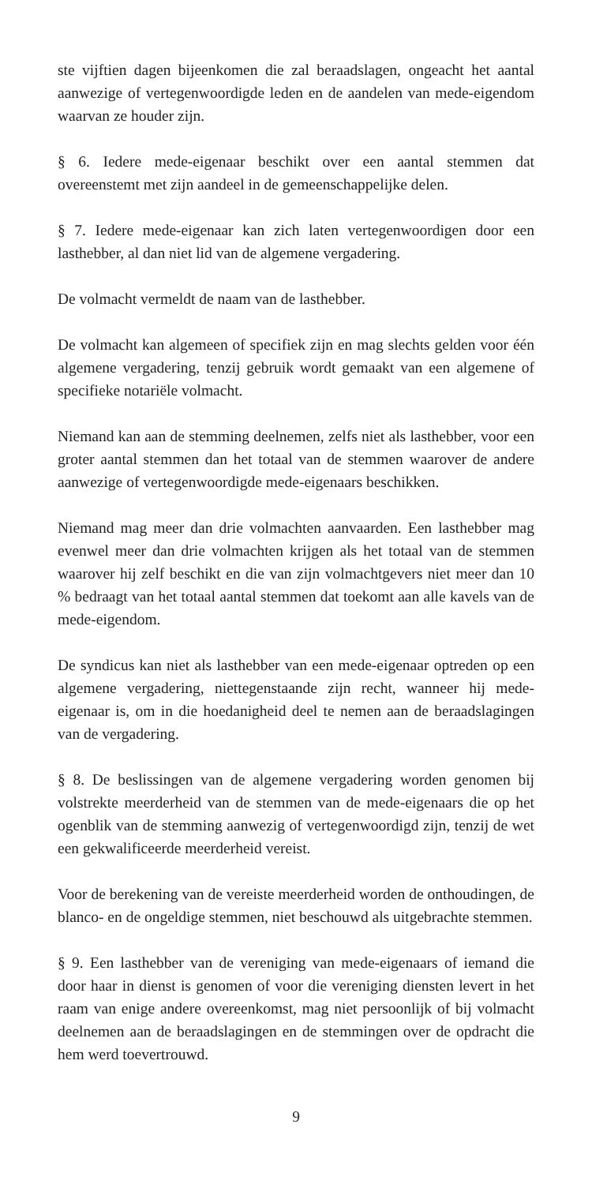ste vijftien dagen bijeenkomen die zal beraadslagen, ongeacht het aantal aanwezige of vertegenwoordigde leden en de aandelen van mede-eigendom waarvan ze houder zijn.
§ 6. Iedere mede-eigenaar beschikt over een aantal stemmen dat overeenstemt met zijn aandeel in de gemeenschappelijke delen.
§ 7. Iedere mede-eigenaar kan zich laten vertegenwoordigen door een lasthebber, al dan niet lid van de algemene vergadering.
De volmacht vermeldt de naam van de lasthebber.
De volmacht kan algemeen of specifiek zijn en mag slechts gelden voor één algemene vergadering, tenzij gebruik wordt gemaakt van een algemene of specifieke notariële volmacht.
Niemand kan aan de stemming deelnemen, zelfs niet als lasthebber, voor een groter aantal stemmen dan het totaal van de stemmen waarover de andere aanwezige of vertegenwoordigde mede-eigenaars beschikken.
Niemand mag meer dan drie volmachten aanvaarden. Een lasthebber mag evenwel meer dan drie volmachten krijgen als het totaal van de stemmen waarover hij zelf beschikt en die van zijn volmachtgevers niet meer dan 10 % bedraagt van het totaal aantal stemmen dat toekomt aan alle kavels van de mede-eigendom.
De syndicus kan niet als lasthebber van een mede-eigenaar optreden op een algemene vergadering, niettegenstaande zijn recht, wanneer hij mede-eigenaar is, om in die hoedanigheid deel te nemen aan de beraadslagingen van de vergadering.
§ 8. De beslissingen van de algemene vergadering worden genomen bij volstrekte meerderheid van de stemmen van de mede-eigenaars die op het ogenblik van de stemming aanwezig of vertegenwoordigd zijn, tenzij de wet een gekwalificeerde meerderheid vereist.
Voor de berekening van de vereiste meerderheid worden de onthoudingen, de blanco- en de ongeldige stemmen, niet beschouwd als uitgebrachte stemmen.
§ 9. Een lasthebber van de vereniging van mede-eigenaars of iemand die door haar in dienst is genomen of voor die vereniging diensten levert in het raam van enige andere overeenkomst, mag niet persoonlijk of bij volmacht deelnemen aan de beraadslagingen en de stemmingen over de opdracht die hem werd toevertrouwd.
9